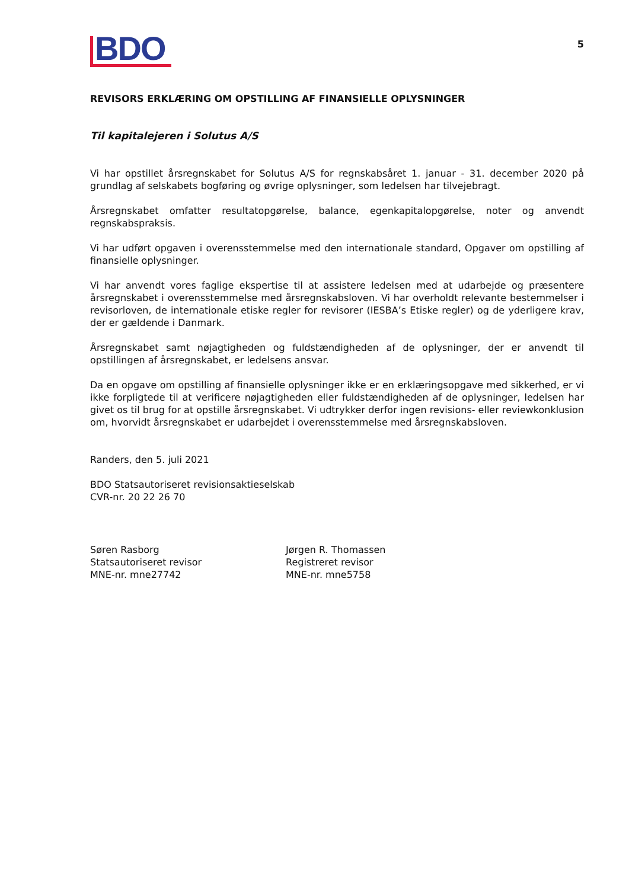BDO
5
REVISORS ERKLÆRING OM OPSTILLING AF FINANSIELLE OPLYSNINGER
Til kapitalejeren i Solutus A/S
Vi har opstillet årsregnskabet for Solutus A/S for regnskabsåret 1. januar - 31. december 2020 på grundlag af selskabets bogføring og øvrige oplysninger, som ledelsen har tilvejebragt.
Årsregnskabet omfatter resultatopgørelse, balance, egenkapitalopgørelse, noter og anvendt regnskabspraksis.
Vi har udført opgaven i overensstemmelse med den internationale standard, Opgaver om opstilling af finansielle oplysninger.
Vi har anvendt vores faglige ekspertise til at assistere ledelsen med at udarbejde og præsentere årsregnskabet i overensstemmelse med årsregnskabsloven. Vi har overholdt relevante bestemmelser i revisorloven, de internationale etiske regler for revisorer (IESBA’s Etiske regler) og de yderligere krav, der er gældende i Danmark.
Årsregnskabet samt nøjagtigheden og fuldstændigheden af de oplysninger, der er anvendt til opstillingen af årsregnskabet, er ledelsens ansvar.
Da en opgave om opstilling af finansielle oplysninger ikke er en erklæringsopgave med sikkerhed, er vi ikke forpligtede til at verificere nøjagtigheden eller fuldstændigheden af de oplysninger, ledelsen har givet os til brug for at opstille årsregnskabet. Vi udtrykker derfor ingen revisions- eller reviewkonklusion om, hvorvidt årsregnskabet er udarbejdet i overensstemmelse med årsregnskabsloven.
Randers, den 5. juli 2021
BDO Statsautoriseret revisionsaktieselskab
CVR-nr. 20 22 26 70
Søren Rasborg
Statsautoriseret revisor
MNE-nr. mne27742
Jørgen R. Thomassen
Registreret revisor
MNE-nr. mne5758